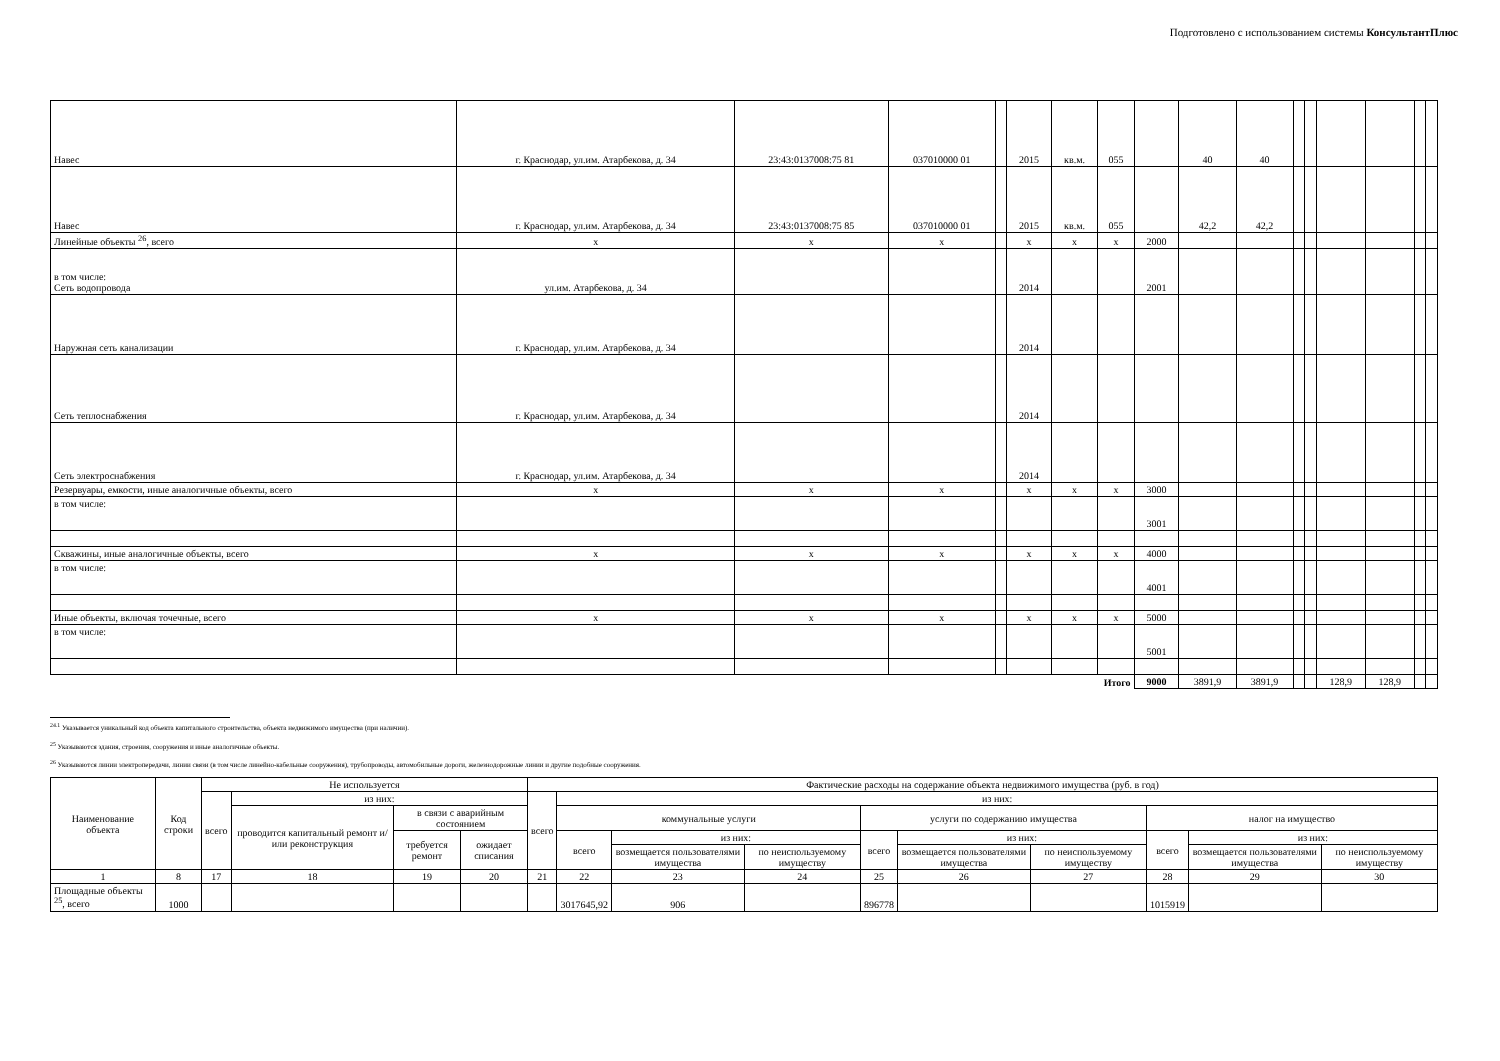Подготовлено с использованием системы КонсультантПлюс
| Навес | г. Краснодар, ул.им. Атарбекова, д. 34 | 23:43:0137008:75 81 | 037010000 01 | | 2015 | кв.м. | 055 | | 40 | 40 | | | | | | |
| Навес | г. Краснодар, ул.им. Атарбекова, д. 34 | 23:43:0137008:75 85 | 037010000 01 | | 2015 | кв.м. | 055 | | 42,2 | 42,2 | | | | | | |
| Линейные объекты <sup>26</sup>, всего | x | x | x | | x | x | x | 2000 | | | | | | | | |
| в том числе: Сеть водопровода | ул.им. Атарбекова, д. 34 | | | | 2014 | | | 2001 | | | | | | | | |
| Наружная сеть канализации | г. Краснодар, ул.им. Атарбекова, д. 34 | | | | 2014 | | | | | | | | | | | |
| Сеть теплоснабжения | г. Краснодар, ул.им. Атарбекова, д. 34 | | | | 2014 | | | | | | | | | | | |
| Сеть электроснабжения | г. Краснодар, ул.им. Атарбекова, д. 34 | | | | 2014 | | | | | | | | | | | |
| Резервуары, емкости, иные аналогичные объекты, всего | x | x | x | | x | x | x | 3000 | | | | | | | | |
| в том числе: | | | | | | | | 3001 | | | | | | | | |
| Скважины, иные аналогичные объекты, всего | x | x | x | | x | x | x | 4000 | | | | | | | | |
| в том числе: | | | | | | | | 4001 | | | | | | | | |
| Иные объекты, включая точечные, всего | x | x | x | | x | x | x | 5000 | | | | | | | | |
| в том числе: | | | | | | | | 5001 | | | | | | | | |
| Итого | | | | | | | | 9000 | 3891,9 | 3891,9 | | | 128,9 | 128,9 | | |
<sup>24.1</sup> Указывается уникальный код объекта капитального строительства, объекта недвижимого имущества (при наличии).
<sup>25</sup> Указываются здания, строения, сооружения и иные аналогичные объекты.
<sup>26</sup> Указываются линии электропередачи, линии связи (в том числе линейно-кабельные сооружения), трубопроводы, автомобильные дороги, железнодорожные линии и другие подобные сооружения.
| Наименование объекта | Код строки | Не используется | | | | Фактические расходы на содержание объекта недвижимого имущества (руб. в год) | | | | | | | | | |
| --- | --- | --- | --- | --- | --- | --- | --- | --- | --- | --- | --- | --- | --- | --- | --- |
| | | всего | из них: | | | всего | из них: | | | | | | | | |
| | | | проводится капитальный ремонт и/или реконструкция | в связи с аварийным состоянием | | | коммунальные услуги | | | услуги по содержанию имущества | | | налог на имущество | | |
| | | | | требуется ремонт | ожидает списания | | всего | из них: | | всего | из них: | | всего | из них: | |
| | | | | | | | | возмещается пользователями имущества | по неиспользуемому имуществу | | возмещается пользователями имущества | по неиспользуемому имуществу | | возмещается пользователями имущества | по неиспользуемому имуществу |
| 1 | 8 | 17 | 18 | 19 | 20 | 21 | 22 | 23 | 24 | 25 | 26 | 27 | 28 | 29 | 30 |
| Площадные объекты <sup>25</sup>, всего | 1000 | | | | | | 3017645,92 | 906 | | 896778 | | | 1015919 | | |